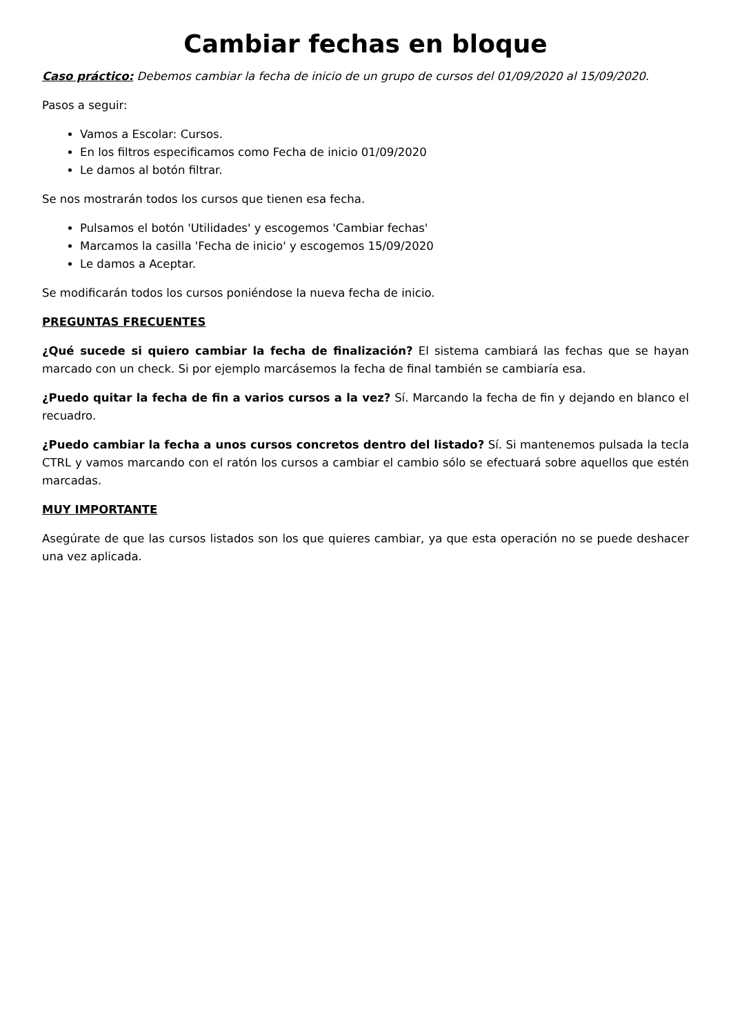Cambiar fechas en bloque
Caso práctico: Debemos cambiar la fecha de inicio de un grupo de cursos del 01/09/2020 al 15/09/2020.
Pasos a seguir:
Vamos a Escolar: Cursos.
En los filtros especificamos como Fecha de inicio 01/09/2020
Le damos al botón filtrar.
Se nos mostrarán todos los cursos que tienen esa fecha.
Pulsamos el botón 'Utilidades' y escogemos 'Cambiar fechas'
Marcamos la casilla 'Fecha de inicio' y escogemos 15/09/2020
Le damos a Aceptar.
Se modificarán todos los cursos poniéndose la nueva fecha de inicio.
PREGUNTAS FRECUENTES
¿Qué sucede si quiero cambiar la fecha de finalización? El sistema cambiará las fechas que se hayan marcado con un check. Si por ejemplo marcásemos la fecha de final también se cambiaría esa.
¿Puedo quitar la fecha de fin a varios cursos a la vez? Sí. Marcando la fecha de fin y dejando en blanco el recuadro.
¿Puedo cambiar la fecha a unos cursos concretos dentro del listado? Sí. Si mantenemos pulsada la tecla CTRL y vamos marcando con el ratón los cursos a cambiar el cambio sólo se efectuará sobre aquellos que estén marcadas.
MUY IMPORTANTE
Asegúrate de que las cursos listados son los que quieres cambiar, ya que esta operación no se puede deshacer una vez aplicada.